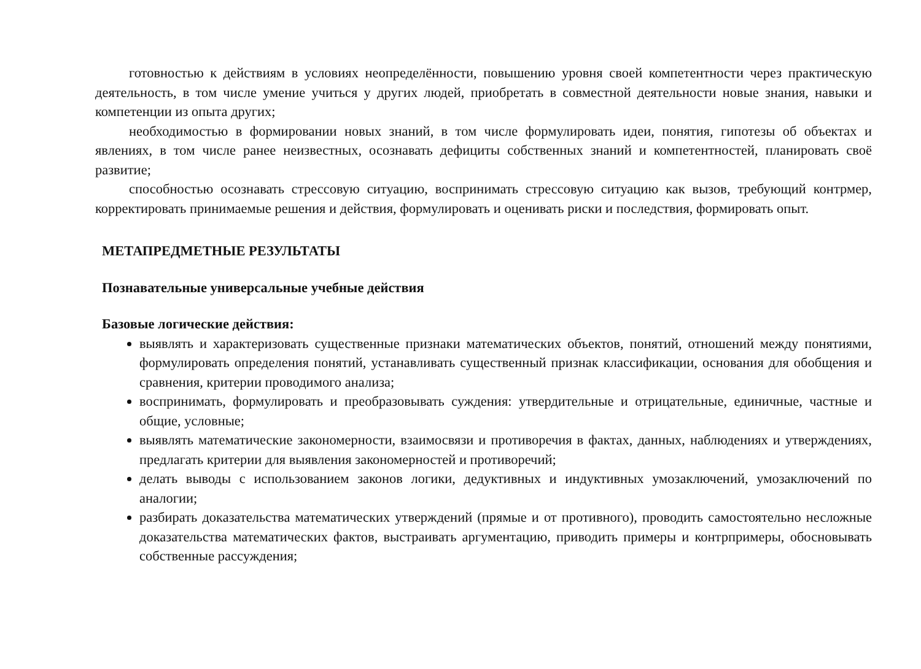готовностью к действиям в условиях неопределённости, повышению уровня своей компетентности через практическую деятельность, в том числе умение учиться у других людей, приобретать в совместной деятельности новые знания, навыки и компетенции из опыта других;
необходимостью в формировании новых знаний, в том числе формулировать идеи, понятия, гипотезы об объектах и явлениях, в том числе ранее неизвестных, осознавать дефициты собственных знаний и компетентностей, планировать своё развитие;
способностью осознавать стрессовую ситуацию, воспринимать стрессовую ситуацию как вызов, требующий контрмер, корректировать принимаемые решения и действия, формулировать и оценивать риски и последствия, формировать опыт.
МЕТАПРЕДМЕТНЫЕ РЕЗУЛЬТАТЫ
Познавательные универсальные учебные действия
Базовые логические действия:
выявлять и характеризовать существенные признаки математических объектов, понятий, отношений между понятиями, формулировать определения понятий, устанавливать существенный признак классификации, основания для обобщения и сравнения, критерии проводимого анализа;
воспринимать, формулировать и преобразовывать суждения: утвердительные и отрицательные, единичные, частные и общие, условные;
выявлять математические закономерности, взаимосвязи и противоречия в фактах, данных, наблюдениях и утверждениях, предлагать критерии для выявления закономерностей и противоречий;
делать выводы с использованием законов логики, дедуктивных и индуктивных умозаключений, умозаключений по аналогии;
разбирать доказательства математических утверждений (прямые и от противного), проводить самостоятельно несложные доказательства математических фактов, выстраивать аргументацию, приводить примеры и контрпримеры, обосновывать собственные рассуждения;